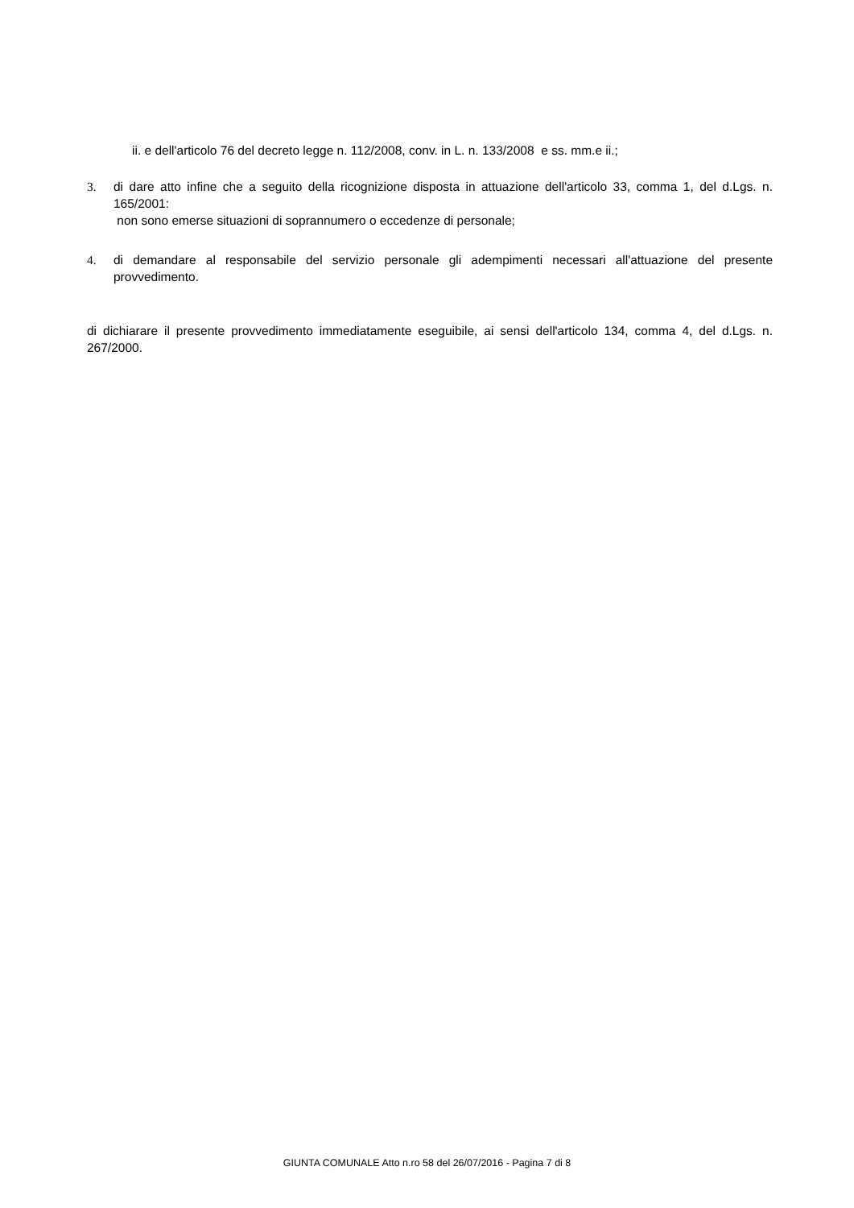ii. e dell'articolo 76 del decreto legge n. 112/2008, conv. in L. n. 133/2008 e ss. mm.e ii.;
3. di dare atto infine che a seguito della ricognizione disposta in attuazione dell'articolo 33, comma 1, del d.Lgs. n. 165/2001:
non sono emerse situazioni di soprannumero o eccedenze di personale;
4. di demandare al responsabile del servizio personale gli adempimenti necessari all'attuazione del presente provvedimento.
di dichiarare il presente provvedimento immediatamente eseguibile, ai sensi dell'articolo 134, comma 4, del d.Lgs. n. 267/2000.
GIUNTA COMUNALE Atto n.ro 58 del 26/07/2016 - Pagina 7 di 8